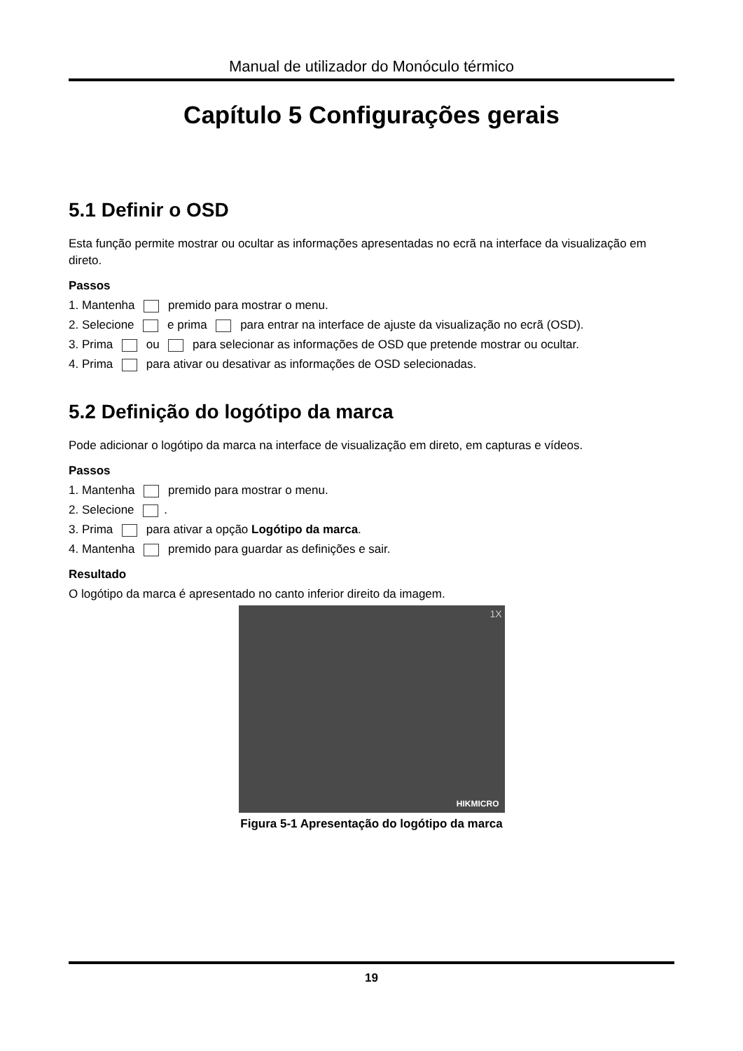Manual de utilizador do Monóculo térmico
Capítulo 5 Configurações gerais
5.1 Definir o OSD
Esta função permite mostrar ou ocultar as informações apresentadas no ecrã na interface da visualização em direto.
Passos
1. Mantenha premido para mostrar o menu.
2. Selecione e prima para entrar na interface de ajuste da visualização no ecrã (OSD).
3. Prima ou para selecionar as informações de OSD que pretende mostrar ou ocultar.
4. Prima para ativar ou desativar as informações de OSD selecionadas.
5.2 Definição do logótipo da marca
Pode adicionar o logótipo da marca na interface de visualização em direto, em capturas e vídeos.
Passos
1. Mantenha premido para mostrar o menu.
2. Selecione .
3. Prima para ativar a opção Logótipo da marca.
4. Mantenha premido para guardar as definições e sair.
Resultado
O logótipo da marca é apresentado no canto inferior direito da imagem.
1X
HIKMICRO
Figura 5-1 Apresentação do logótipo da marca
19